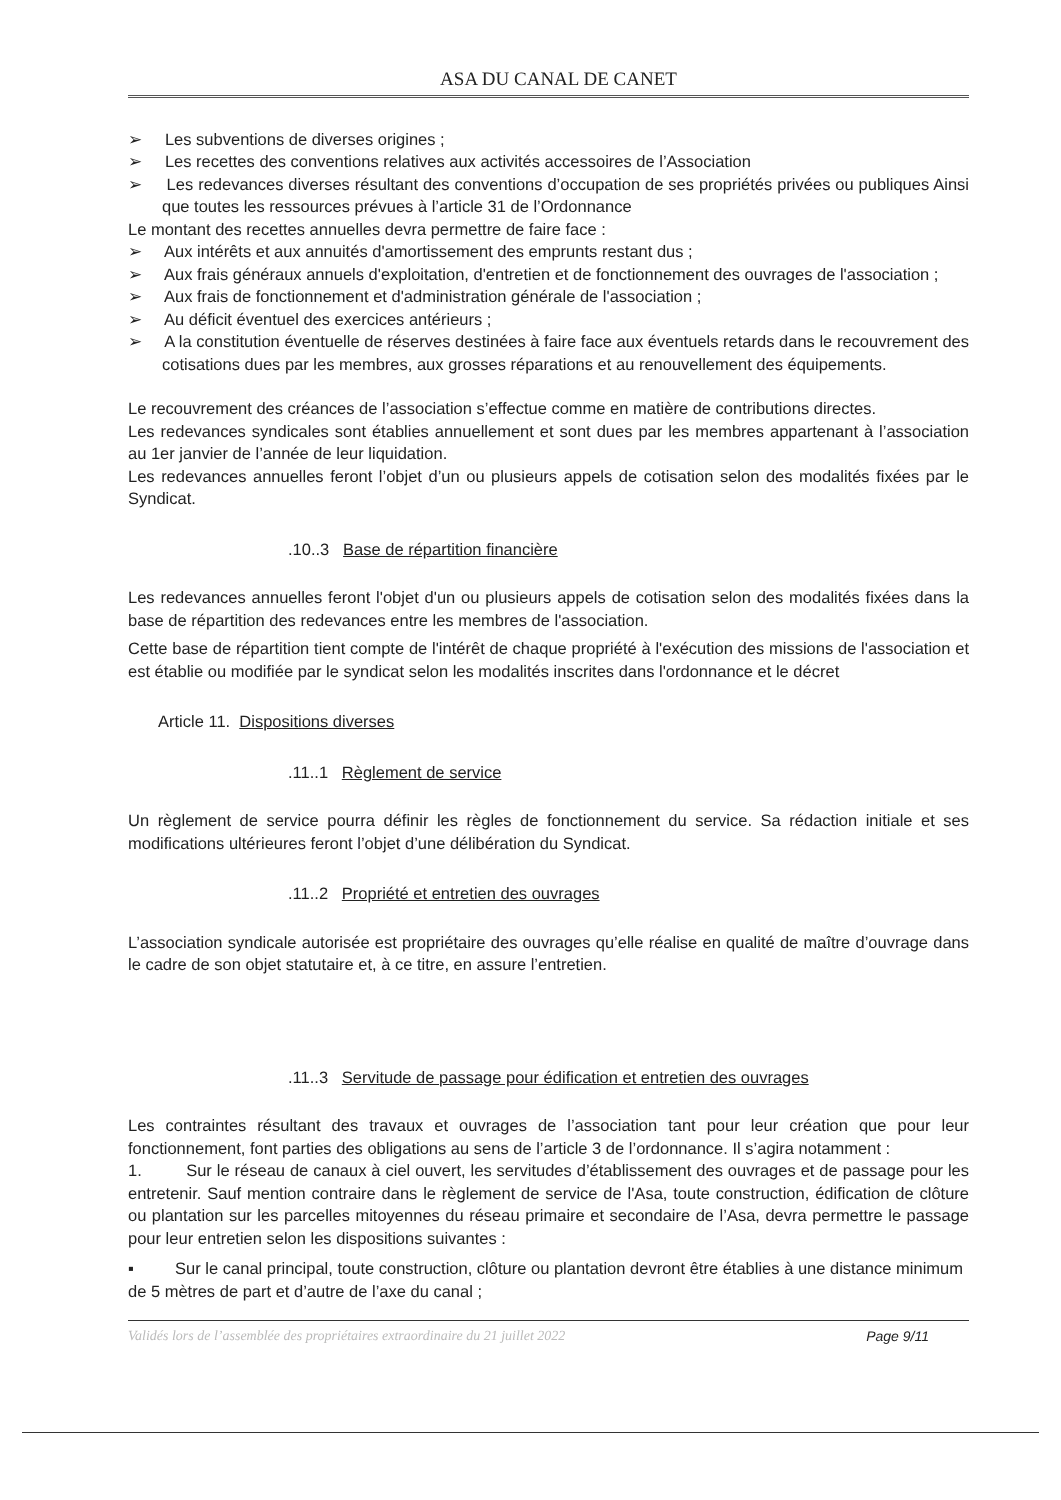ASA DU CANAL DE CANET
➢ Les subventions de diverses origines ;
➢ Les recettes des conventions relatives aux activités accessoires de l’Association
➢ Les redevances diverses résultant des conventions d’occupation de ses propriétés privées ou publiques Ainsi que toutes les ressources prévues à l’article 31 de l’Ordonnance
Le montant des recettes annuelles devra permettre de faire face :
➢ Aux intérêts et aux annuités d'amortissement des emprunts restant dus ;
➢ Aux frais généraux annuels d'exploitation, d'entretien et de fonctionnement des ouvrages de l'association ;
➢ Aux frais de fonctionnement et d'administration générale de l'association ;
➢ Au déficit éventuel des exercices antérieurs ;
➢ A la constitution éventuelle de réserves destinées à faire face aux éventuels retards dans le recouvrement des cotisations dues par les membres, aux grosses réparations et au renouvellement des équipements.
Le recouvrement des créances de l’association s’effectue comme en matière de contributions directes.
Les redevances syndicales sont établies annuellement et sont dues par les membres appartenant à l’association au 1er janvier de l’année de leur liquidation.
Les redevances annuelles feront l’objet d’un ou plusieurs appels de cotisation selon des modalités fixées par le Syndicat.
.10..3 Base de répartition financière
Les redevances annuelles feront l'objet d'un ou plusieurs appels de cotisation selon des modalités fixées dans la base de répartition des redevances entre les membres de l'association.
Cette base de répartition tient compte de l'intérêt de chaque propriété à l'exécution des missions de l'association et est établie ou modifiée par le syndicat selon les modalités inscrites dans l'ordonnance et le décret
Article 11. Dispositions diverses
.11..1 Règlement de service
Un règlement de service pourra définir les règles de fonctionnement du service. Sa rédaction initiale et ses modifications ultérieures feront l’objet d’une délibération du Syndicat.
.11..2 Propriété et entretien des ouvrages
L’association syndicale autorisée est propriétaire des ouvrages qu’elle réalise en qualité de maître d’ouvrage dans le cadre de son objet statutaire et, à ce titre, en assure l’entretien.
.11..3 Servitude de passage pour édification et entretien des ouvrages
Les contraintes résultant des travaux et ouvrages de l’association tant pour leur création que pour leur fonctionnement, font parties des obligations au sens de l’article 3 de l’ordonnance. Il s’agira notamment :
1. Sur le réseau de canaux à ciel ouvert, les servitudes d’établissement des ouvrages et de passage pour les entretenir. Sauf mention contraire dans le règlement de service de l'Asa, toute construction, édification de clôture ou plantation sur les parcelles mitoyennes du réseau primaire et secondaire de l’Asa, devra permettre le passage pour leur entretien selon les dispositions suivantes :
▪ Sur le canal principal, toute construction, clôture ou plantation devront être établies à une distance minimum de 5 mètres de part et d’autre de l’axe du canal ;
Validés lors de l’assemblée des propriétaires extraordinaire du 21 juillet 2022 Page 9/11